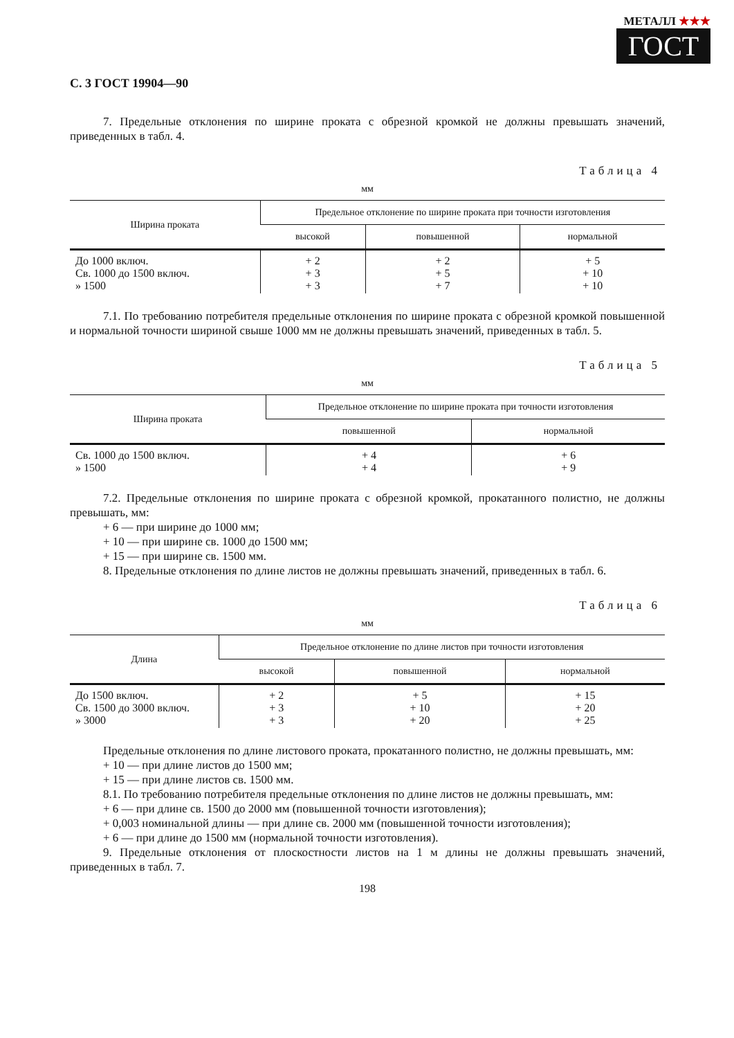МЕТАЛЛ ★★★
ГОСТ
С. 3 ГОСТ 19904—90
7. Предельные отклонения по ширине проката с обрезной кромкой не должны превышать значений, приведенных в табл. 4.
Таблица 4
мм
| Ширина проката | Предельное отклонение по ширине проката при точности изготовления | | |
| --- | --- | --- | --- |
| | высокой | повышенной | нормальной |
| До 1000 включ. Св. 1000 до 1500 включ. » 1500 | + 2 + 3 + 3 | + 2 + 5 + 7 | + 5 + 10 + 10 |
7.1. По требованию потребителя предельные отклонения по ширине проката с обрезной кромкой повышенной и нормальной точности шириной свыше 1000 мм не должны превышать значений, приведенных в табл. 5.
Таблица 5
мм
| Ширина проката | Предельное отклонение по ширине проката при точности изготовления | |
| --- | --- | --- |
| | повышенной | нормальной |
| Св. 1000 до 1500 включ. » 1500 | + 4 + 4 | + 6 + 9 |
7.2. Предельные отклонения по ширине проката с обрезной кромкой, прокатанного полистно, не должны превышать, мм:
+ 6 — при ширине до 1000 мм;
+ 10 — при ширине св. 1000 до 1500 мм;
+ 15 — при ширине св. 1500 мм.
8. Предельные отклонения по длине листов не должны превышать значений, приведенных в табл. 6.
Таблица 6
мм
| Длина | Предельное отклонение по длине листов при точности изготовления | | |
| --- | --- | --- | --- |
| | высокой | повышенной | нормальной |
| До 1500 включ. Св. 1500 до 3000 включ. » 3000 | + 2 + 3 + 3 | + 5 + 10 + 20 | + 15 + 20 + 25 |
Предельные отклонения по длине листового проката, прокатанного полистно, не должны превышать, мм:
+ 10 — при длине листов до 1500 мм;
+ 15 — при длине листов св. 1500 мм.
8.1. По требованию потребителя предельные отклонения по длине листов не должны превышать, мм:
+ 6 — при длине св. 1500 до 2000 мм (повышенной точности изготовления);
+ 0,003 номинальной длины — при длине св. 2000 мм (повышенной точности изготовления);
+ 6 — при длине до 1500 мм (нормальной точности изготовления).
9. Предельные отклонения от плоскостности листов на 1 м длины не должны превышать значений, приведенных в табл. 7.
198